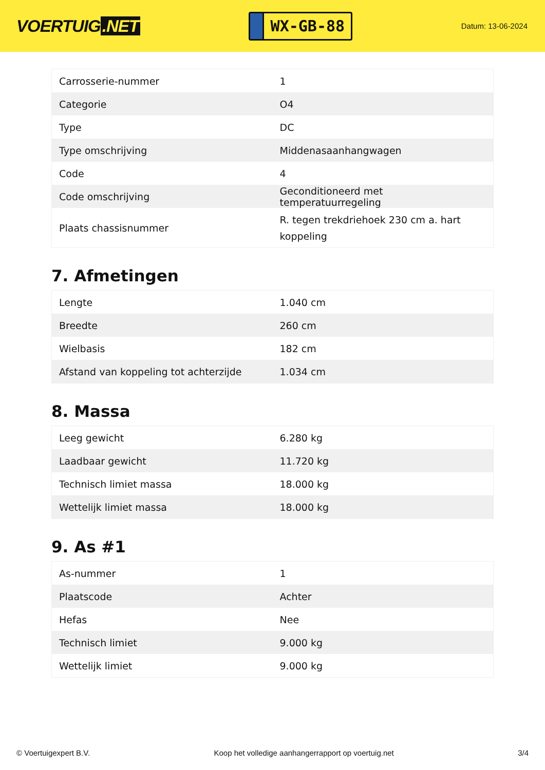VOERTUIG.NET
WX-GB-88
Datum: 13-06-2024
| Carrosserie-nummer | 1 |
| Categorie | O4 |
| Type | DC |
| Type omschrijving | Middenasaanhangwagen |
| Code | 4 |
| Code omschrijving | Geconditioneerd met temperatuurregeling |
| Plaats chassisnummer | R. tegen trekdriehoek 230 cm a. hart koppeling |
7. Afmetingen
| Lengte | 1.040 cm |
| Breedte | 260 cm |
| Wielbasis | 182 cm |
| Afstand van koppeling tot achterzijde | 1.034 cm |
8. Massa
| Leeg gewicht | 6.280 kg |
| Laadbaar gewicht | 11.720 kg |
| Technisch limiet massa | 18.000 kg |
| Wettelijk limiet massa | 18.000 kg |
9. As #1
| As-nummer | 1 |
| Plaatscode | Achter |
| Hefas | Nee |
| Technisch limiet | 9.000 kg |
| Wettelijk limiet | 9.000 kg |
© Voertuigexpert B.V. Koop het volledige aanhangerrapport op voertuig.net 3/4